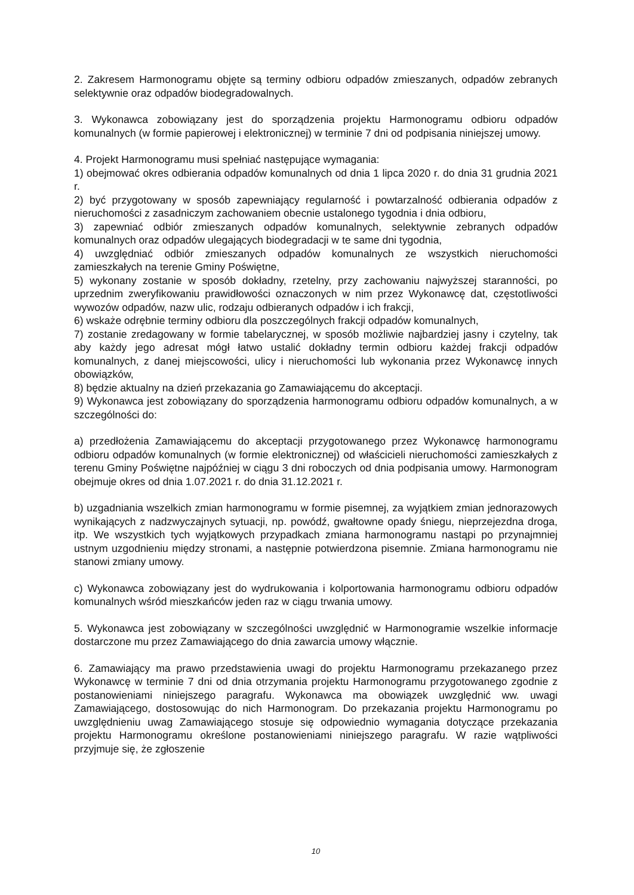2. Zakresem Harmonogramu objęte są terminy odbioru odpadów zmieszanych, odpadów zebranych selektywnie oraz odpadów biodegradowalnych.
3. Wykonawca zobowiązany jest do sporządzenia projektu Harmonogramu odbioru odpadów komunalnych (w formie papierowej i elektronicznej) w terminie 7 dni od podpisania niniejszej umowy.
4. Projekt Harmonogramu musi spełniać następujące wymagania:
1) obejmować okres odbierania odpadów komunalnych od dnia 1 lipca 2020 r. do dnia 31 grudnia 2021 r.
2) być przygotowany w sposób zapewniający regularność i powtarzalność odbierania odpadów z nieruchomości z zasadniczym zachowaniem obecnie ustalonego tygodnia i dnia odbioru,
3) zapewniać odbiór zmieszanych odpadów komunalnych, selektywnie zebranych odpadów komunalnych oraz odpadów ulegających biodegradacji w te same dni tygodnia,
4) uwzględniać odbiór zmieszanych odpadów komunalnych ze wszystkich nieruchomości zamieszkałych na terenie Gminy Poświętne,
5) wykonany zostanie w sposób dokładny, rzetelny, przy zachowaniu najwyższej staranności, po uprzednim zweryfikowaniu prawidłowości oznaczonych w nim przez Wykonawcę dat, częstotliwości wywozów odpadów, nazw ulic, rodzaju odbieranych odpadów i ich frakcji,
6) wskaże odrębnie terminy odbioru dla poszczególnych frakcji odpadów komunalnych,
7) zostanie zredagowany w formie tabelarycznej, w sposób możliwie najbardziej jasny i czytelny, tak aby każdy jego adresat mógł łatwo ustalić dokładny termin odbioru każdej frakcji odpadów komunalnych, z danej miejscowości, ulicy i nieruchomości lub wykonania przez Wykonawcę innych obowiązków,
8) będzie aktualny na dzień przekazania go Zamawiającemu do akceptacji.
9) Wykonawca jest zobowiązany do sporządzenia harmonogramu odbioru odpadów komunalnych, a w szczególności do:
a) przedłożenia Zamawiającemu do akceptacji przygotowanego przez Wykonawcę harmonogramu odbioru odpadów komunalnych (w formie elektronicznej) od właścicieli nieruchomości zamieszkałych z terenu Gminy Poświętne najpóźniej w ciągu 3 dni roboczych od dnia podpisania umowy. Harmonogram obejmuje okres od dnia 1.07.2021 r. do dnia 31.12.2021 r.
b) uzgadniania wszelkich zmian harmonogramu w formie pisemnej, za wyjątkiem zmian jednorazowych wynikających z nadzwyczajnych sytuacji, np. powódź, gwałtowne opady śniegu, nieprzejezdna droga, itp. We wszystkich tych wyjątkowych przypadkach zmiana harmonogramu nastąpi po przynajmniej ustnym uzgodnieniu między stronami, a następnie potwierdzona pisemnie. Zmiana harmonogramu nie stanowi zmiany umowy.
c) Wykonawca zobowiązany jest do wydrukowania i kolportowania harmonogramu odbioru odpadów komunalnych wśród mieszkańców jeden raz w ciągu trwania umowy.
5. Wykonawca jest zobowiązany w szczególności uwzględnić w Harmonogramie wszelkie informacje dostarczone mu przez Zamawiającego do dnia zawarcia umowy włącznie.
6. Zamawiający ma prawo przedstawienia uwagi do projektu Harmonogramu przekazanego przez Wykonawcę w terminie 7 dni od dnia otrzymania projektu Harmonogramu przygotowanego zgodnie z postanowieniami niniejszego paragrafu. Wykonawca ma obowiązek uwzględnić ww. uwagi Zamawiającego, dostosowując do nich Harmonogram. Do przekazania projektu Harmonogramu po uwzględnieniu uwag Zamawiającego stosuje się odpowiednio wymagania dotyczące przekazania projektu Harmonogramu określone postanowieniami niniejszego paragrafu. W razie wątpliwości przyjmuje się, że zgłoszenie
10